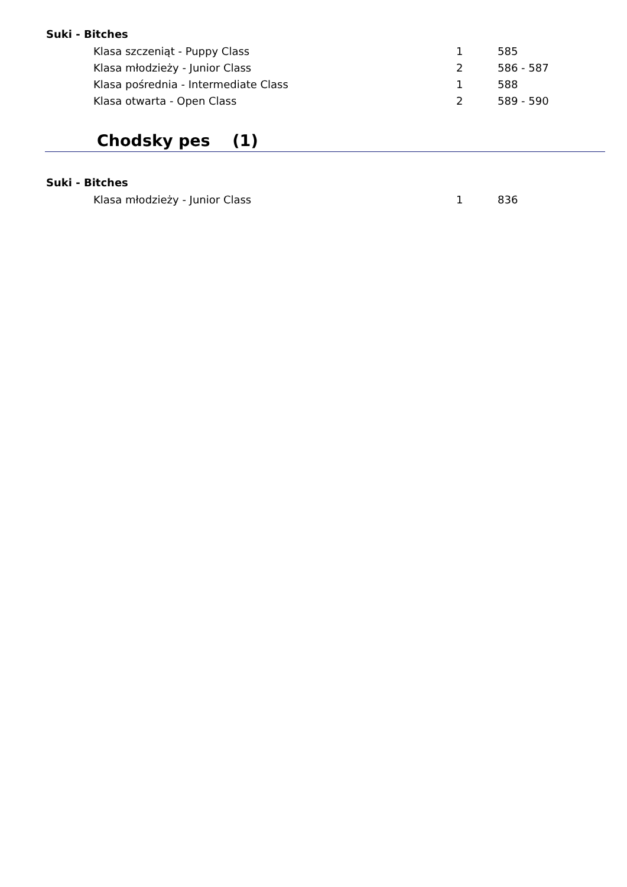Suki - Bitches
| Klasa szczeniąt - Puppy Class | 1 | 585 |
| Klasa młodzieży - Junior Class | 2 | 586 - 587 |
| Klasa pośrednia - Intermediate Class | 1 | 588 |
| Klasa otwarta - Open Class | 2 | 589 - 590 |
Chodsky pes (1)
Suki - Bitches
| Klasa młodzieży - Junior Class | 1 | 836 |